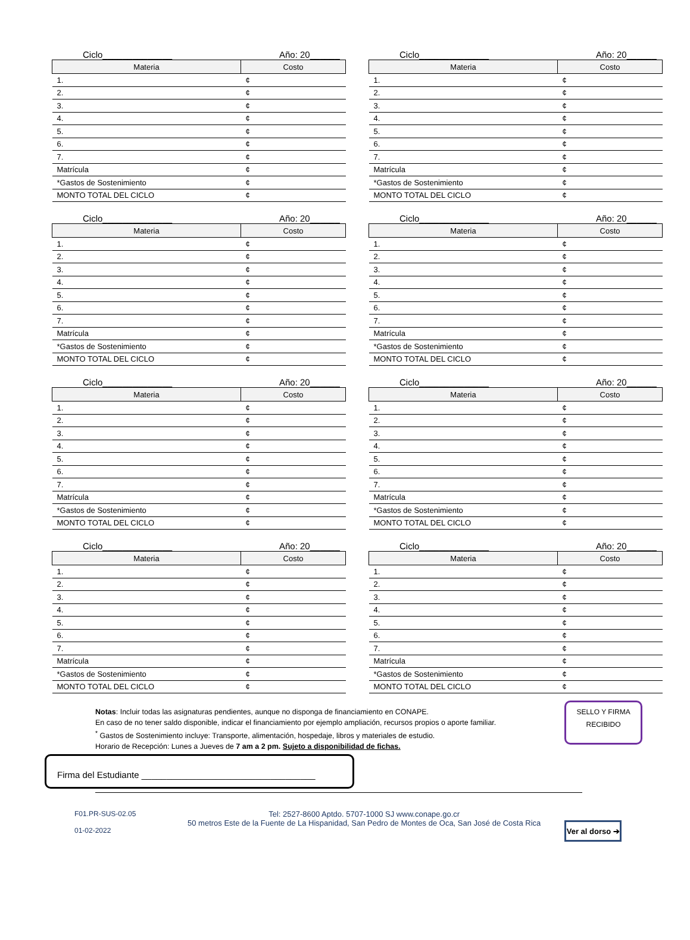Ciclo______________ Año: 20______
| Materia | Costo |
| --- | --- |
| 1. | ¢ |
| 2. | ¢ |
| 3. | ¢ |
| 4. | ¢ |
| 5. | ¢ |
| 6. | ¢ |
| 7. | ¢ |
| Matrícula | ¢ |
| *Gastos de Sostenimiento | ¢ |
| MONTO TOTAL DEL CICLO | ¢ |
Ciclo______________ Año: 20______
| Materia | Costo |
| --- | --- |
| 1. | ¢ |
| 2. | ¢ |
| 3. | ¢ |
| 4. | ¢ |
| 5. | ¢ |
| 6. | ¢ |
| 7. | ¢ |
| Matrícula | ¢ |
| *Gastos de Sostenimiento | ¢ |
| MONTO TOTAL DEL CICLO | ¢ |
Ciclo______________ Año: 20______
| Materia | Costo |
| --- | --- |
| 1. | ¢ |
| 2. | ¢ |
| 3. | ¢ |
| 4. | ¢ |
| 5. | ¢ |
| 6. | ¢ |
| 7. | ¢ |
| Matrícula | ¢ |
| *Gastos de Sostenimiento | ¢ |
| MONTO TOTAL DEL CICLO | ¢ |
Ciclo______________ Año: 20______
| Materia | Costo |
| --- | --- |
| 1. | ¢ |
| 2. | ¢ |
| 3. | ¢ |
| 4. | ¢ |
| 5. | ¢ |
| 6. | ¢ |
| 7. | ¢ |
| Matrícula | ¢ |
| *Gastos de Sostenimiento | ¢ |
| MONTO TOTAL DEL CICLO | ¢ |
Ciclo______________ Año: 20______
| Materia | Costo |
| --- | --- |
| 1. | ¢ |
| 2. | ¢ |
| 3. | ¢ |
| 4. | ¢ |
| 5. | ¢ |
| 6. | ¢ |
| 7. | ¢ |
| Matrícula | ¢ |
| *Gastos de Sostenimiento | ¢ |
| MONTO TOTAL DEL CICLO | ¢ |
Ciclo______________ Año: 20______
| Materia | Costo |
| --- | --- |
| 1. | ¢ |
| 2. | ¢ |
| 3. | ¢ |
| 4. | ¢ |
| 5. | ¢ |
| 6. | ¢ |
| 7. | ¢ |
| Matrícula | ¢ |
| *Gastos de Sostenimiento | ¢ |
| MONTO TOTAL DEL CICLO | ¢ |
Ciclo______________ Año: 20______
| Materia | Costo |
| --- | --- |
| 1. | ¢ |
| 2. | ¢ |
| 3. | ¢ |
| 4. | ¢ |
| 5. | ¢ |
| 6. | ¢ |
| 7. | ¢ |
| Matrícula | ¢ |
| *Gastos de Sostenimiento | ¢ |
| MONTO TOTAL DEL CICLO | ¢ |
Ciclo______________ Año: 20______
| Materia | Costo |
| --- | --- |
| 1. | ¢ |
| 2. | ¢ |
| 3. | ¢ |
| 4. | ¢ |
| 5. | ¢ |
| 6. | ¢ |
| 7. | ¢ |
| Matrícula | ¢ |
| *Gastos de Sostenimiento | ¢ |
| MONTO TOTAL DEL CICLO | ¢ |
Notas: Incluir todas las asignaturas pendientes, aunque no disponga de financiamiento en CONAPE.
En caso de no tener saldo disponible, indicar el financiamiento por ejemplo ampliación, recursos propios o aporte familiar.
<sup>*</sup> Gastos de Sostenimiento incluye: Transporte, alimentación, hospedaje, libros y materiales de estudio.
Horario de Recepción: Lunes a Jueves de 7 am a 2 pm. Sujeto a disponibilidad de fichas.
SELLO Y FIRMA
RECIBIDO
Firma del Estudiante ___________________________________
F01.PR-SUS-02.05
01-02-2022
Tel: 2527-8600 Aptdo. 5707-1000 SJ www.conape.go.cr
50 metros Este de la Fuente de La Hispanidad, San Pedro de Montes de Oca, San José de Costa Rica
Ver al dorso ➔